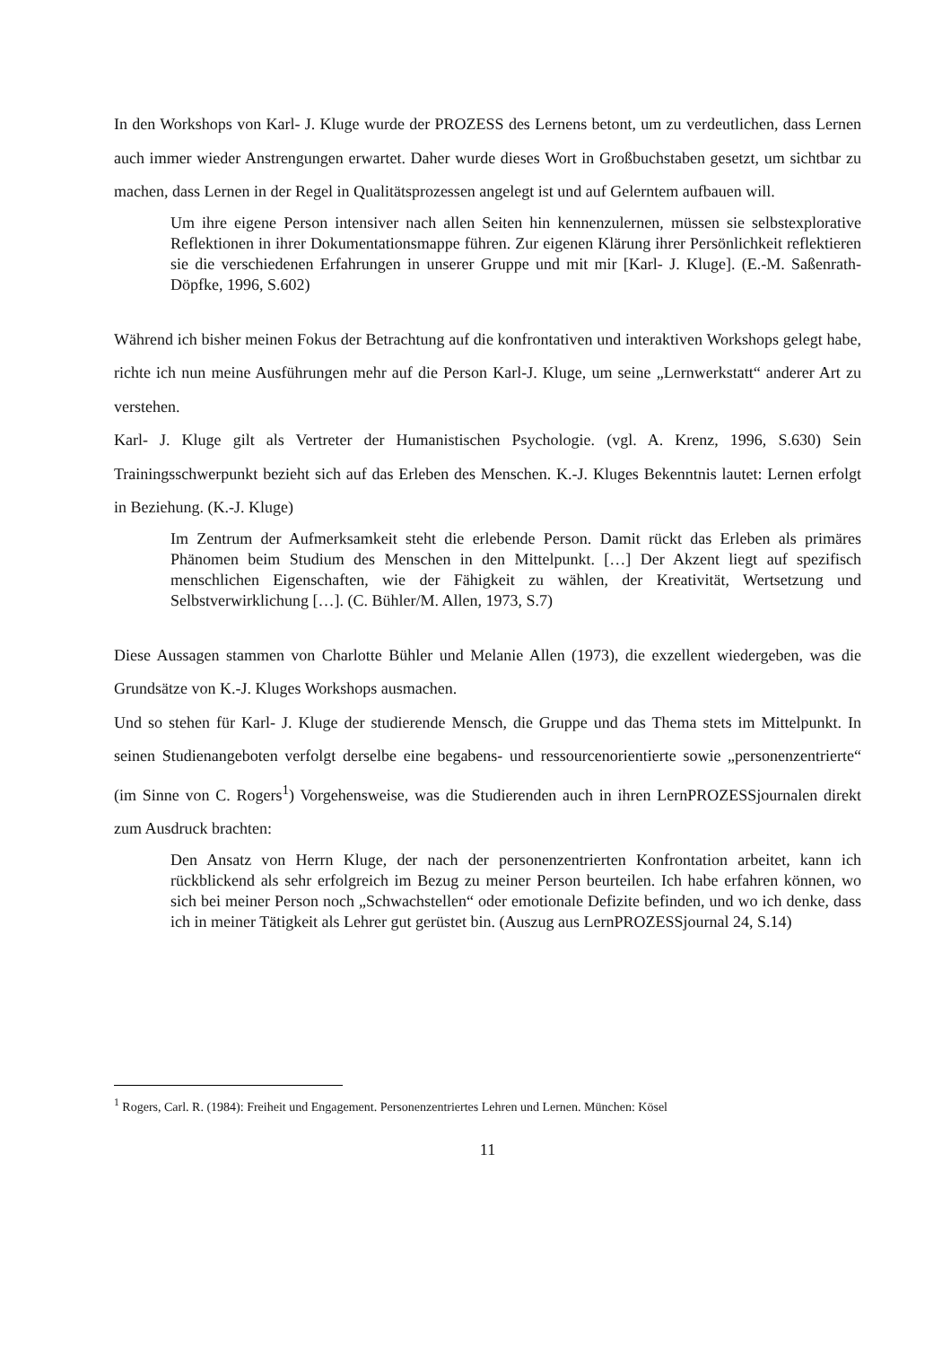In den Workshops von Karl- J. Kluge wurde der PROZESS des Lernens betont, um zu verdeutlichen, dass Lernen auch immer wieder Anstrengungen erwartet. Daher wurde dieses Wort in Großbuchstaben gesetzt, um sichtbar zu machen, dass Lernen in der Regel in Qualitätsprozessen angelegt ist und auf Gelerntem aufbauen will.
Um ihre eigene Person intensiver nach allen Seiten hin kennenzulernen, müssen sie selbstexplorative Reflektionen in ihrer Dokumentationsmappe führen. Zur eigenen Klärung ihrer Persönlichkeit reflektieren sie die verschiedenen Erfahrungen in unserer Gruppe und mit mir [Karl- J. Kluge]. (E.-M. Saßenrath-Döpfke, 1996, S.602)
Während ich bisher meinen Fokus der Betrachtung auf die konfrontativen und interaktiven Workshops gelegt habe, richte ich nun meine Ausführungen mehr auf die Person Karl-J. Kluge, um seine „Lernwerkstatt“ anderer Art zu verstehen.
Karl- J. Kluge gilt als Vertreter der Humanistischen Psychologie. (vgl. A. Krenz, 1996, S.630) Sein Trainingsschwerpunkt bezieht sich auf das Erleben des Menschen. K.-J. Kluges Bekenntnis lautet: Lernen erfolgt in Beziehung. (K.-J. Kluge)
Im Zentrum der Aufmerksamkeit steht die erlebende Person. Damit rückt das Erleben als primäres Phänomen beim Studium des Menschen in den Mittelpunkt. […] Der Akzent liegt auf spezifisch menschlichen Eigenschaften, wie der Fähigkeit zu wählen, der Kreativität, Wertsetzung und Selbstverwirklichung […]. (C. Bühler/M. Allen, 1973, S.7)
Diese Aussagen stammen von Charlotte Bühler und Melanie Allen (1973), die exzellent wiedergeben, was die Grundsätze von K.-J. Kluges Workshops ausmachen.
Und so stehen für Karl- J. Kluge der studierende Mensch, die Gruppe und das Thema stets im Mittelpunkt. In seinen Studienangeboten verfolgt derselbe eine begabens- und ressourcenorientierte sowie „personenzentrierte“ (im Sinne von C. Rogers<sup>1</sup>) Vorgehensweise, was die Studierenden auch in ihren LernPROZESSjournalen direkt zum Ausdruck brachten:
Den Ansatz von Herrn Kluge, der nach der personenzentrierten Konfrontation arbeitet, kann ich rückblickend als sehr erfolgreich im Bezug zu meiner Person beurteilen. Ich habe erfahren können, wo sich bei meiner Person noch „Schwachstellen“ oder emotionale Defizite befinden, und wo ich denke, dass ich in meiner Tätigkeit als Lehrer gut gerüstet bin. (Auszug aus LernPROZESSjournal 24, S.14)
<sup>1</sup> Rogers, Carl. R. (1984): Freiheit und Engagement. Personenzentriertes Lehren und Lernen. München: Kösel
11